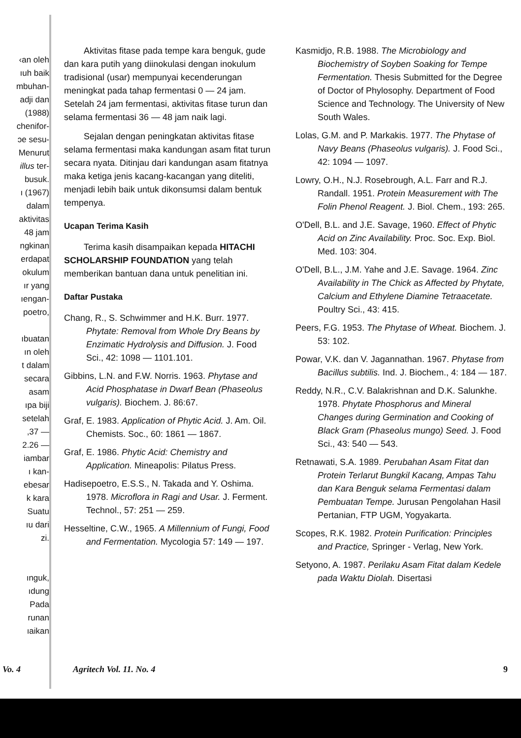‹an oleh
ıuh baik
mbuhan-
adji dan
(1988)
chenifor-
ɔe sesu-
Menurut
illus ter-
busuk.
ı (1967)
dalam
aktivitas
48 jam
ngkinan
erdapat
okulum
ır yang
ıengan-
poetro,
ıbuatan
ın oleh
t dalam
secara
asam
ıpa biji
setelah
,37 —
2.26 —
iambar
ı kan-
ebesar
k kara
Suatu
ıu dari
zi.
ınguk,
ıdung
Pada
runan
ıaikan
Aktivitas fitase pada tempe kara benguk, gude dan kara putih yang diinokulasi dengan inokulum tradisional (usar) mempunyai kecenderungan meningkat pada tahap fermentasi 0 — 24 jam. Setelah 24 jam fermentasi, aktivitas fitase turun dan selama fermentasi 36 — 48 jam naik lagi.
Sejalan dengan peningkatan aktivitas fitase selama fermentasi maka kandungan asam fitat turun secara nyata. Ditinjau dari kandungan asam fitatnya maka ketiga jenis kacang-kacangan yang diteliti, menjadi lebih baik untuk dikonsumsi dalam bentuk tempenya.
Ucapan Terima Kasih
Terima kasih disampaikan kepada HITACHI SCHOLARSHIP FOUNDATION yang telah memberikan bantuan dana untuk penelitian ini.
Daftar Pustaka
Chang, R., S. Schwimmer and H.K. Burr. 1977. Phytate: Removal from Whole Dry Beans by Enzimatic Hydrolysis and Diffusion. J. Food Sci., 42: 1098 — 1101.101.
Gibbins, L.N. and F.W. Norris. 1963. Phytase and Acid Phosphatase in Dwarf Bean (Phaseolus vulgaris). Biochem. J. 86:67.
Graf, E. 1983. Application of Phytic Acid. J. Am. Oil. Chemists. Soc., 60: 1861 — 1867.
Graf, E. 1986. Phytic Acid: Chemistry and Application. Mineapolis: Pilatus Press.
Hadisepoetro, E.S.S., N. Takada and Y. Oshima. 1978. Microflora in Ragi and Usar. J. Ferment. Technol., 57: 251 — 259.
Hesseltine, C.W., 1965. A Millennium of Fungi, Food and Fermentation. Mycologia 57: 149 — 197.
Kasmidjo, R.B. 1988. The Microbiology and Biochemistry of Soyben Soaking for Tempe Fermentation. Thesis Submitted for the Degree of Doctor of Phylosophy. Department of Food Science and Technology. The University of New South Wales.
Lolas, G.M. and P. Markakis. 1977. The Phytase of Navy Beans (Phaseolus vulgaris). J. Food Sci., 42: 1094 — 1097.
Lowry, O.H., N.J. Rosebrough, A.L. Farr and R.J. Randall. 1951. Protein Measurement with The Folin Phenol Reagent. J. Biol. Chem., 193: 265.
O'Dell, B.L. and J.E. Savage, 1960. Effect of Phytic Acid on Zinc Availability. Proc. Soc. Exp. Biol. Med. 103: 304.
O'Dell, B.L., J.M. Yahe and J.E. Savage. 1964. Zinc Availability in The Chick as Affected by Phytate, Calcium and Ethylene Diamine Tetraacetate. Poultry Sci., 43: 415.
Peers, F.G. 1953. The Phytase of Wheat. Biochem. J. 53: 102.
Powar, V.K. dan V. Jagannathan. 1967. Phytase from Bacillus subtilis. Ind. J. Biochem., 4: 184 — 187.
Reddy, N.R., C.V. Balakrishnan and D.K. Salunkhe. 1978. Phytate Phosphorus and Mineral Changes during Germination and Cooking of Black Gram (Phaseolus mungo) Seed. J. Food Sci., 43: 540 — 543.
Retnawati, S.A. 1989. Perubahan Asam Fitat dan Protein Terlarut Bungkil Kacang, Ampas Tahu dan Kara Benguk selama Fermentasi dalam Pembuatan Tempe. Jurusan Pengolahan Hasil Pertanian, FTP UGM, Yogyakarta.
Scopes, R.K. 1982. Protein Purification: Principles and Practice, Springer - Verlag, New York.
Setyono, A. 1987. Perilaku Asam Fitat dalam Kedele pada Waktu Diolah. Disertasi
Vo. 4 Agritech Vol. 11. No. 4 9